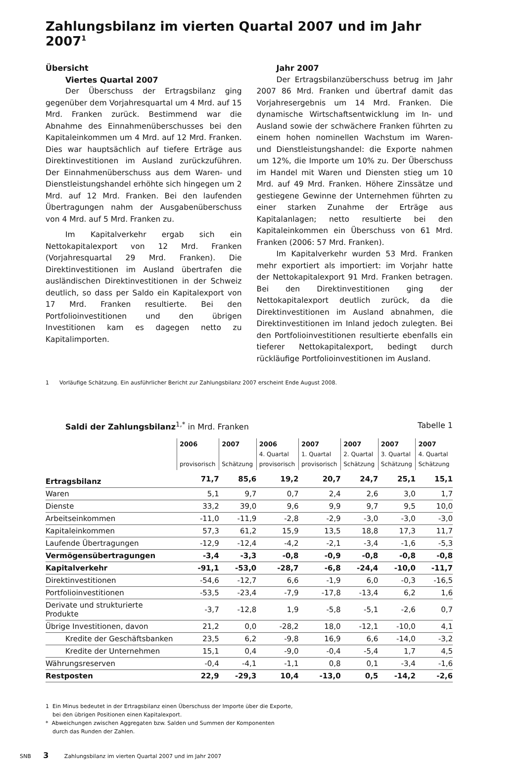Zahlungsbilanz im vierten Quartal 2007 und im Jahr 2007<sup>1</sup>
Übersicht
Viertes Quartal 2007
Der Überschuss der Ertragsbilanz ging gegenüber dem Vorjahresquartal um 4 Mrd. auf 15 Mrd. Franken zurück. Bestimmend war die Abnahme des Einnahmenüberschusses bei den Kapitaleinkommen um 4 Mrd. auf 12 Mrd. Franken. Dies war hauptsächlich auf tiefere Erträge aus Direktinvestitionen im Ausland zurückzuführen. Der Einnahmenüberschuss aus dem Waren- und Dienstleistungshandel erhöhte sich hingegen um 2 Mrd. auf 12 Mrd. Franken. Bei den laufenden Übertragungen nahm der Ausgabenüberschuss von 4 Mrd. auf 5 Mrd. Franken zu.
Im Kapitalverkehr ergab sich ein Nettokapitalexport von 12 Mrd. Franken (Vorjahresquartal 29 Mrd. Franken). Die Direktinvestitionen im Ausland übertrafen die ausländischen Direktinvestitionen in der Schweiz deutlich, so dass per Saldo ein Kapitalexport von 17 Mrd. Franken resultierte. Bei den Portfolioinvestitionen und den übrigen Investitionen kam es dagegen netto zu Kapitalimporten.
Jahr 2007
Der Ertragsbilanzüberschuss betrug im Jahr 2007 86 Mrd. Franken und übertraf damit das Vorjahresergebnis um 14 Mrd. Franken. Die dynamische Wirtschaftsentwicklung im In- und Ausland sowie der schwächere Franken führten zu einem hohen nominellen Wachstum im Waren- und Dienstleistungshandel: die Exporte nahmen um 12%, die Importe um 10% zu. Der Überschuss im Handel mit Waren und Diensten stieg um 10 Mrd. auf 49 Mrd. Franken. Höhere Zinssätze und gestiegene Gewinne der Unternehmen führten zu einer starken Zunahme der Erträge aus Kapitalanlagen; netto resultierte bei den Kapitaleinkommen ein Überschuss von 61 Mrd. Franken (2006: 57 Mrd. Franken).
Im Kapitalverkehr wurden 53 Mrd. Franken mehr exportiert als importiert: im Vorjahr hatte der Nettokapitalexport 91 Mrd. Franken betragen. Bei den Direktinvestitionen ging der Nettokapitalexport deutlich zurück, da die Direktinvestitionen im Ausland abnahmen, die Direktinvestitionen im Inland jedoch zulegten. Bei den Portfolioinvestitionen resultierte ebenfalls ein tieferer Nettokapitalexport, bedingt durch rückläufige Portfolioinvestitionen im Ausland.
1 Vorläufige Schätzung. Ein ausführlicher Bericht zur Zahlungsbilanz 2007 erscheint Ende August 2008.
Saldi der Zahlungsbilanz<sup>1,*</sup> in Mrd. Franken Tabelle 1
| | 2006 provisorisch | 2007 Schätzung | 2006 4. Quartal provisorisch | 2007 1. Quartal provisorisch | 2007 2. Quartal Schätzung | 2007 3. Quartal Schätzung | 2007 4. Quartal Schätzung |
| --- | --- | --- | --- | --- | --- | --- | --- |
| Ertragsbilanz | 71,7 | 85,6 | 19,2 | 20,7 | 24,7 | 25,1 | 15,1 |
| Waren | 5,1 | 9,7 | 0,7 | 2,4 | 2,6 | 3,0 | 1,7 |
| Dienste | 33,2 | 39,0 | 9,6 | 9,9 | 9,7 | 9,5 | 10,0 |
| Arbeitseinkommen | -11,0 | -11,9 | -2,8 | -2,9 | -3,0 | -3,0 | -3,0 |
| Kapitaleinkommen | 57,3 | 61,2 | 15,9 | 13,5 | 18,8 | 17,3 | 11,7 |
| Laufende Übertragungen | -12,9 | -12,4 | -4,2 | -2,1 | -3,4 | -1,6 | -5,3 |
| Vermögensübertragungen | -3,4 | -3,3 | -0,8 | -0,9 | -0,8 | -0,8 | -0,8 |
| Kapitalverkehr | -91,1 | -53,0 | -28,7 | -6,8 | -24,4 | -10,0 | -11,7 |
| Direktinvestitionen | -54,6 | -12,7 | 6,6 | -1,9 | 6,0 | -0,3 | -16,5 |
| Portfolioinvestitionen | -53,5 | -23,4 | -7,9 | -17,8 | -13,4 | 6,2 | 1,6 |
| Derivate und strukturierte Produkte | -3,7 | -12,8 | 1,9 | -5,8 | -5,1 | -2,6 | 0,7 |
| Übrige Investitionen, davon | 21,2 | 0,0 | -28,2 | 18,0 | -12,1 | -10,0 | 4,1 |
| Kredite der Geschäftsbanken | 23,5 | 6,2 | -9,8 | 16,9 | 6,6 | -14,0 | -3,2 |
| Kredite der Unternehmen | 15,1 | 0,4 | -9,0 | -0,4 | -5,4 | 1,7 | 4,5 |
| Währungsreserven | -0,4 | -4,1 | -1,1 | 0,8 | 0,1 | -3,4 | -1,6 |
| Restposten | 22,9 | -29,3 | 10,4 | -13,0 | 0,5 | -14,2 | -2,6 |
1 Ein Minus bedeutet in der Ertragsbilanz einen Überschuss der Importe über die Exporte,
bei den übrigen Positionen einen Kapitalexport.
* Abweichungen zwischen Aggregaten bzw. Salden und Summen der Komponenten
durch das Runden der Zahlen.
SNB 3 Zahlungsbilanz im vierten Quartal 2007 und im Jahr 2007